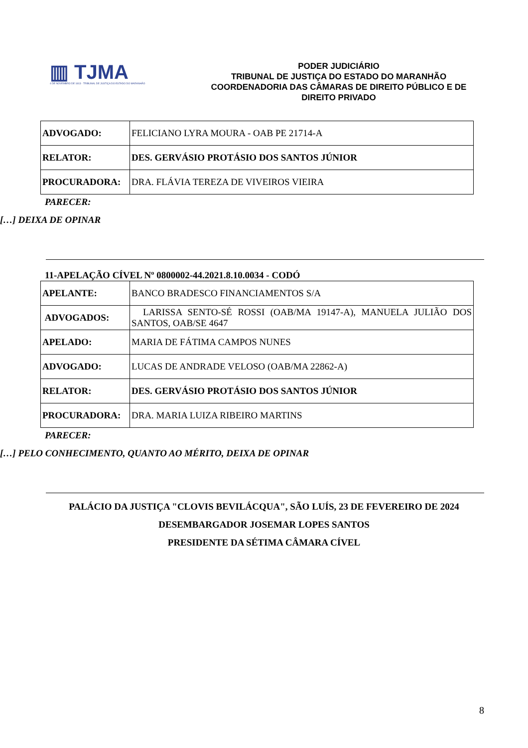▥ TJMA
4 DE NOVEMBRO DE 1813 · TRIBUNAL DE JUSTIÇA DO ESTADO DO MARANHÃO
PODER JUDICIÁRIO
TRIBUNAL DE JUSTIÇA DO ESTADO DO MARANHÃO
COORDENADORIA DAS CÂMARAS DE DIREITO PÚBLICO E DE DIREITO PRIVADO
| ADVOGADO: | FELICIANO LYRA MOURA - OAB PE 21714-A |
| RELATOR: | DES. GERVÁSIO PROTÁSIO DOS SANTOS JÚNIOR |
| PROCURADORA: | DRA. FLÁVIA TEREZA DE VIVEIROS VIEIRA |
PARECER:
[…] DEIXA DE OPINAR
11-APELAÇÃO CÍVEL Nº 0800002-44.2021.8.10.0034 - CODÓ
| APELANTE: | BANCO BRADESCO FINANCIAMENTOS S/A |
| ADVOGADOS: | LARISSA SENTO-SÉ ROSSI (OAB/MA 19147-A), MANUELA JULIÃO DOS SANTOS, OAB/SE 4647 |
| APELADO: | MARIA DE FÁTIMA CAMPOS NUNES |
| ADVOGADO: | LUCAS DE ANDRADE VELOSO (OAB/MA 22862-A) |
| RELATOR: | DES. GERVÁSIO PROTÁSIO DOS SANTOS JÚNIOR |
| PROCURADORA: | DRA. MARIA LUIZA RIBEIRO MARTINS |
PARECER:
[…] PELO CONHECIMENTO, QUANTO AO MÉRITO, DEIXA DE OPINAR
PALÁCIO DA JUSTIÇA "CLOVIS BEVILÁCQUA", SÃO LUÍS, 23 DE FEVEREIRO DE 2024
DESEMBARGADOR JOSEMAR LOPES SANTOS
PRESIDENTE DA SÉTIMA CÂMARA CÍVEL
8